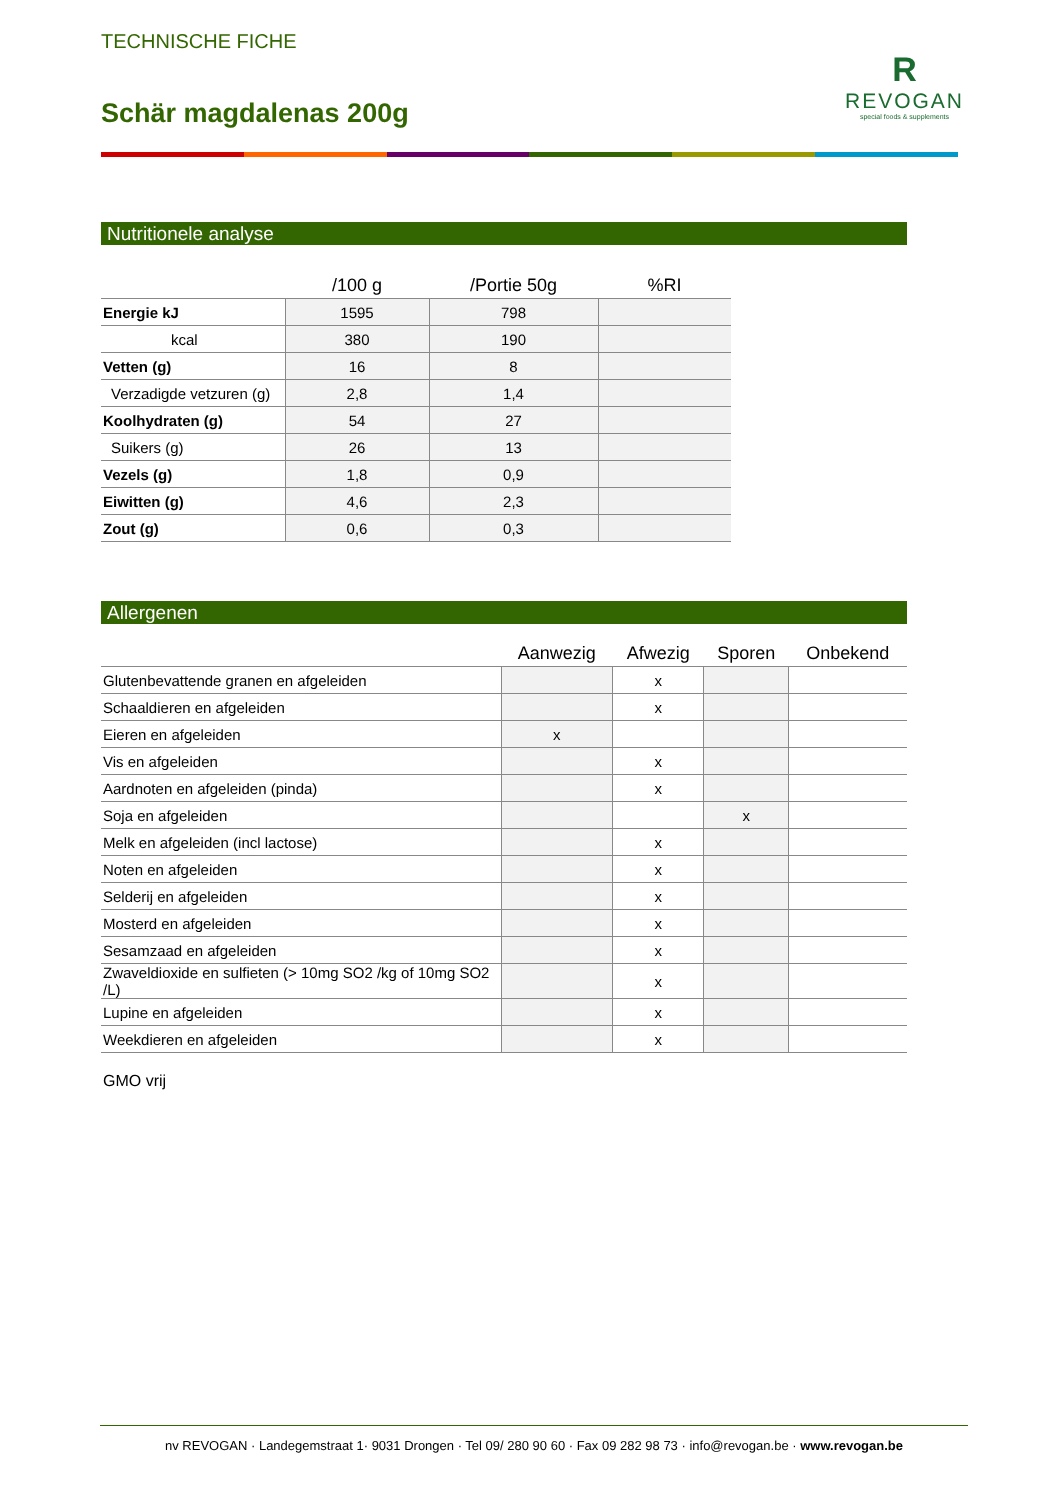TECHNISCHE FICHE
Schär magdalenas 200g
R
REVOGAN
special foods & supplements
Nutritionele analyse
| | /100 g | /Portie 50g | %RI |
| --- | --- | --- | --- |
| Energie kJ | 1595 | 798 | |
| kcal | 380 | 190 | |
| Vetten (g) | 16 | 8 | |
| Verzadigde vetzuren (g) | 2,8 | 1,4 | |
| Koolhydraten (g) | 54 | 27 | |
| Suikers (g) | 26 | 13 | |
| Vezels (g) | 1,8 | 0,9 | |
| Eiwitten (g) | 4,6 | 2,3 | |
| Zout (g) | 0,6 | 0,3 | |
Allergenen
| | Aanwezig | Afwezig | Sporen | Onbekend |
| --- | --- | --- | --- | --- |
| Glutenbevattende granen en afgeleiden | | x | | |
| Schaaldieren en afgeleiden | | x | | |
| Eieren en afgeleiden | x | | | |
| Vis en afgeleiden | | x | | |
| Aardnoten en afgeleiden (pinda) | | x | | |
| Soja en afgeleiden | | | x | |
| Melk en afgeleiden (incl lactose) | | x | | |
| Noten en afgeleiden | | x | | |
| Selderij en afgeleiden | | x | | |
| Mosterd en afgeleiden | | x | | |
| Sesamzaad en afgeleiden | | x | | |
| Zwaveldioxide en sulfieten (> 10mg SO2 /kg of 10mg SO2 /L) | | x | | |
| Lupine en afgeleiden | | x | | |
| Weekdieren en afgeleiden | | x | | |
GMO vrij
nv REVOGAN · Landegemstraat 1· 9031 Drongen · Tel 09/ 280 90 60 · Fax 09 282 98 73 · info@revogan.be · www.revogan.be